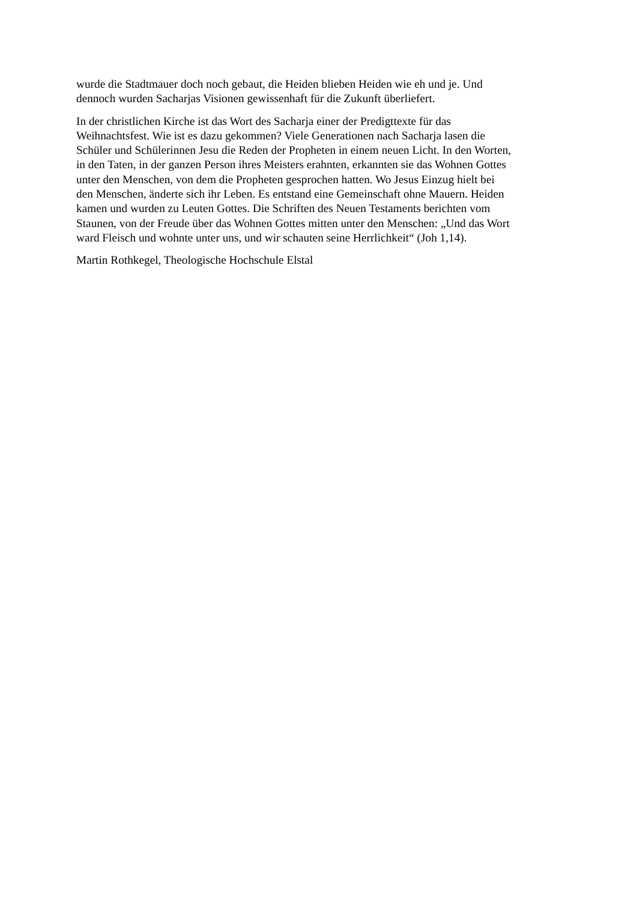wurde die Stadtmauer doch noch gebaut, die Heiden blieben Heiden wie eh und je. Und
dennoch wurden Sacharjas Visionen gewissenhaft für die Zukunft überliefert.
In der christlichen Kirche ist das Wort des Sacharja einer der Predigttexte für das
Weihnachtsfest. Wie ist es dazu gekommen? Viele Generationen nach Sacharja lasen die
Schüler und Schülerinnen Jesu die Reden der Propheten in einem neuen Licht. In den Worten,
in den Taten, in der ganzen Person ihres Meisters erahnten, erkannten sie das Wohnen Gottes
unter den Menschen, von dem die Propheten gesprochen hatten. Wo Jesus Einzug hielt bei
den Menschen, änderte sich ihr Leben. Es entstand eine Gemeinschaft ohne Mauern. Heiden
kamen und wurden zu Leuten Gottes. Die Schriften des Neuen Testaments berichten vom
Staunen, von der Freude über das Wohnen Gottes mitten unter den Menschen: „Und das Wort
ward Fleisch und wohnte unter uns, und wir schauten seine Herrlichkeit“ (Joh 1,14).
Martin Rothkegel, Theologische Hochschule Elstal